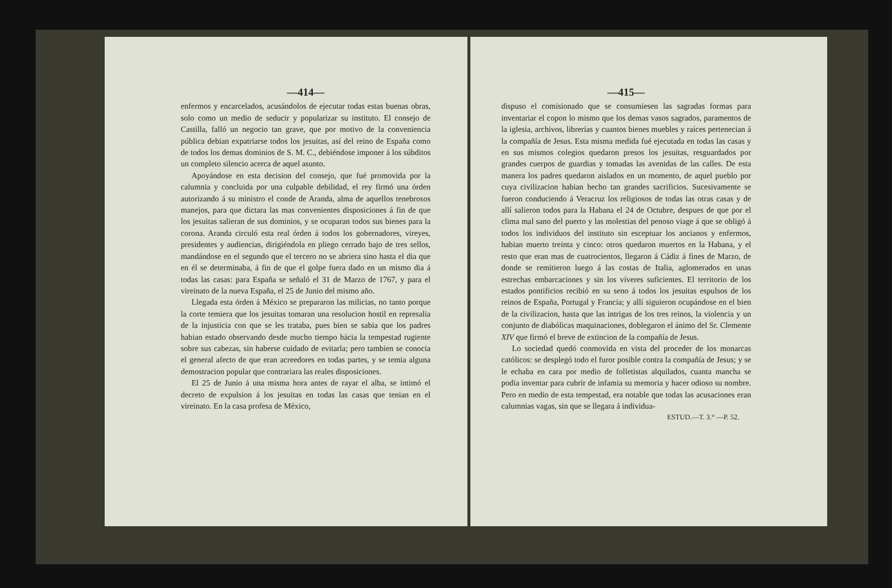—414—
enfermos y encarcelados, acusándolos de ejecutar todas estas buenas obras, solo como un medio de seducir y popularizar su instituto. El consejo de Castilla, falló un negocio tan grave, que por motivo de la conveniencia pública debian expatriarse todos los jesuitas, así del reino de España como de todos los demas dominios de S. M. C., debiéndose imponer á los súbditos un completo silencio acerca de aquel asunto.
Apoyándose en esta decision del consejo, que fué promovida por la calumnia y concluida por una culpable debilidad, el rey firmó una órden autorizando á su ministro el conde de Aranda, alma de aquellos tenebrosos manejos, para que dictara las mas convenientes disposiciones á fin de que los jesuitas salieran de sus dominios, y se ocuparan todos sus bienes para la corona. Aranda circuló esta real órden á todos los gobernadores, vireyes, presidentes y audiencias, dirigiéndola en pliego cerrado bajo de tres sellos, mandándose en el segundo que el tercero no se abriera sino hasta el dia que en él se determinaba, á fin de que el golpe fuera dado en un mismo dia á todas las casas: para España se señaló el 31 de Marzo de 1767, y para el vireinato de la nueva España, el 25 de Junio del mismo año.
Llegada esta órden á México se prepararon las milicias, no tanto porque la corte temiera que los jesuitas tomaran una resolucion hostil en represalia de la injusticia con que se les trataba, pues bien se sabia que los padres habian estado observando desde mucho tiempo hácia la tempestad rugiente sobre sus cabezas, sin haberse cuidado de evitarla; pero tambien se conocia el general afecto de que eran acreedores en todas partes, y se temia alguna demostracion popular que contrariara las reales disposiciones.
El 25 de Junio á una misma hora antes de rayar el alba, se intimó el decreto de expulsion á los jesuitas en todas las casas que tenian en el vireinato. En la casa profesa de México,
—415—
dispuso el comisionado que se consumiesen las sagradas formas para inventariar el copon lo mismo que los demas vasos sagrados, paramentos de la iglesia, archivos, librerías y cuantos bienes muebles y raíces pertenecian á la compañía de Jesus. Esta misma medida fué ejecutada en todas las casas y en sus mismos colegios quedaron presos los jesuitas, resguardados por grandes cuerpos de guardias y tomadas las avenidas de las calles. De esta manera los padres quedaron aislados en un momento, de aquel pueblo por cuya civilizacion habian hecho tan grandes sacrificios. Sucesivamente se fueron conduciendo á Veracruz los religiosos de todas las otras casas y de allí salieron todos para la Habana el 24 de Octubre, despues de que por el clima mal sano del puerto y las molestias del penoso viage á que se obligó á todos los individuos del instituto sin esceptuar los ancianos y enfermos, habian muerto treinta y cinco: otros quedaron muertos en la Habana, y el resto que eran mas de cuatrocientos, llegaron á Cádiz á fines de Marzo, de donde se remitieron luego á las costas de Italia, aglomerados en unas estrechas embarcaciones y sin los víveres suficientes. El territorio de los estados pontificios recibió en su seno á todos los jesuitas espulsos de los reinos de España, Portugal y Francia; y allí siguieron ocupándose en el bien de la civilizacion, hasta que las intrigas de los tres reinos, la violencia y un conjunto de diabólicas maquinaciones, doblegaron el ánimo del Sr. Clemente XIV que firmó el breve de extincion de la compañía de Jesus.
Lo sociedad quedó conmovida en vista del proceder de los monarcas católicos: se desplegó todo el furor posible contra la compañía de Jesus; y se le echaba en cara por medio de folletistas alquilados, cuanta mancha se podia inventar para cubrir de infamia su memoria y hacer odioso su nombre. Pero en medio de esta tempestad, era notable que todas las acusaciones eran calumnias vagas, sin que se llegara á individua-
ESTUD.—T. 3.° —P. 52.